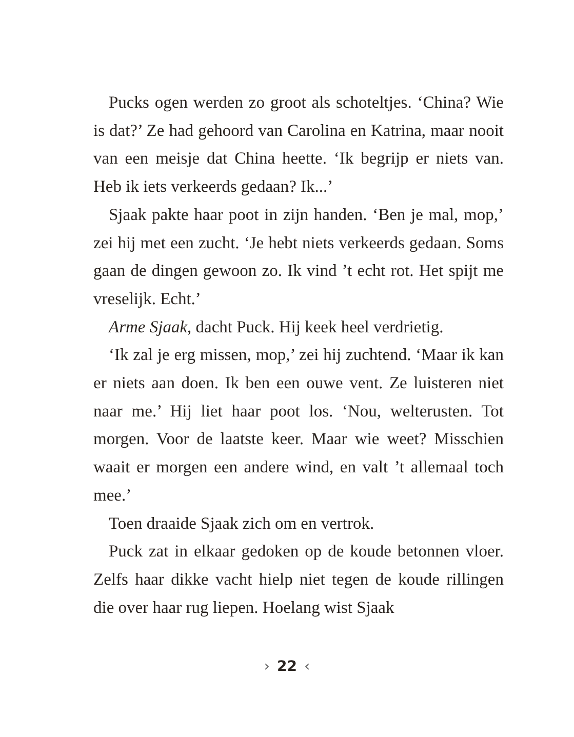Pucks ogen werden zo groot als schoteltjes. ‘China? Wie is dat?’ Ze had gehoord van Carolina en Katrina, maar nooit van een meisje dat China heette. ‘Ik begrijp er niets van. Heb ik iets verkeerds gedaan? Ik...’
Sjaak pakte haar poot in zijn handen. ‘Ben je mal, mop,’ zei hij met een zucht. ‘Je hebt niets verkeerds gedaan. Soms gaan de dingen gewoon zo. Ik vind ’t echt rot. Het spijt me vreselijk. Echt.’
Arme Sjaak, dacht Puck. Hij keek heel verdrietig.
‘Ik zal je erg missen, mop,’ zei hij zuchtend. ‘Maar ik kan er niets aan doen. Ik ben een ouwe vent. Ze luisteren niet naar me.’ Hij liet haar poot los. ‘Nou, welterusten. Tot morgen. Voor de laatste keer. Maar wie weet? Misschien waait er morgen een andere wind, en valt ’t allemaal toch mee.’
Toen draaide Sjaak zich om en vertrok.
Puck zat in elkaar gedoken op de koude betonnen vloer. Zelfs haar dikke vacht hielp niet tegen de koude rillingen die over haar rug liepen. Hoelang wist Sjaak
› 22 ‹